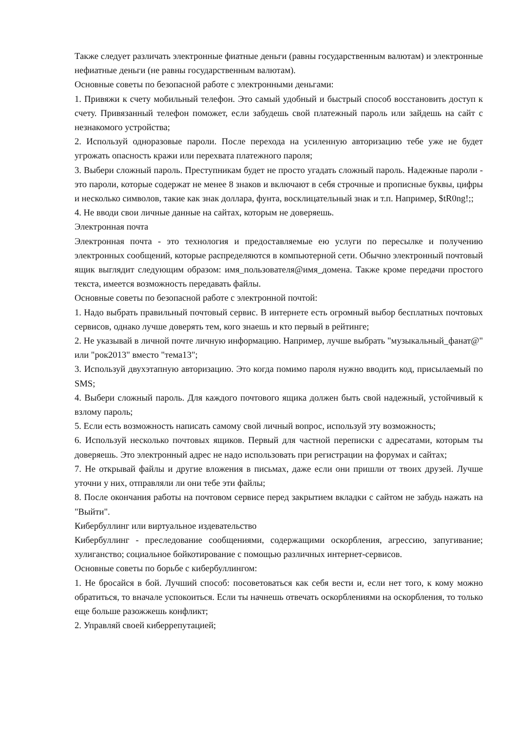Также следует различать электронные фиатные деньги (равны государственным валютам) и электронные нефиатные деньги (не равны государственным валютам).
Основные советы по безопасной работе с электронными деньгами:
1. Привяжи к счету мобильный телефон. Это самый удобный и быстрый способ восстановить доступ к счету. Привязанный телефон поможет, если забудешь свой платежный пароль или зайдешь на сайт с незнакомого устройства;
2. Используй одноразовые пароли. После перехода на усиленную авторизацию тебе уже не будет угрожать опасность кражи или перехвата платежного пароля;
3. Выбери сложный пароль. Преступникам будет не просто угадать сложный пароль. Надежные пароли - это пароли, которые содержат не менее 8 знаков и включают в себя строчные и прописные буквы, цифры и несколько символов, такие как знак доллара, фунта, восклицательный знак и т.п. Например, $tR0ng!;;
4. Не вводи свои личные данные на сайтах, которым не доверяешь.
Электронная почта
Электронная почта - это технология и предоставляемые ею услуги по пересылке и получению электронных сообщений, которые распределяются в компьютерной сети. Обычно электронный почтовый ящик выглядит следующим образом: имя_пользователя@имя_домена. Также кроме передачи простого текста, имеется возможность передавать файлы.
Основные советы по безопасной работе с электронной почтой:
1. Надо выбрать правильный почтовый сервис. В интернете есть огромный выбор бесплатных почтовых сервисов, однако лучше доверять тем, кого знаешь и кто первый в рейтинге;
2. Не указывай в личной почте личную информацию. Например, лучше выбрать "музыкальный_фанат@" или "рок2013" вместо "тема13";
3. Используй двухэтапную авторизацию. Это когда помимо пароля нужно вводить код, присылаемый по SMS;
4. Выбери сложный пароль. Для каждого почтового ящика должен быть свой надежный, устойчивый к взлому пароль;
5. Если есть возможность написать самому свой личный вопрос, используй эту возможность;
6. Используй несколько почтовых ящиков. Первый для частной переписки с адресатами, которым ты доверяешь. Это электронный адрес не надо использовать при регистрации на форумах и сайтах;
7. Не открывай файлы и другие вложения в письмах, даже если они пришли от твоих друзей. Лучше уточни у них, отправляли ли они тебе эти файлы;
8. После окончания работы на почтовом сервисе перед закрытием вкладки с сайтом не забудь нажать на "Выйти".
Кибербуллинг или виртуальное издевательство
Кибербуллинг - преследование сообщениями, содержащими оскорбления, агрессию, запугивание; хулиганство; социальное бойкотирование с помощью различных интернет-сервисов.
Основные советы по борьбе с кибербуллингом:
1. Не бросайся в бой. Лучший способ: посоветоваться как себя вести и, если нет того, к кому можно обратиться, то вначале успокоиться. Если ты начнешь отвечать оскорблениями на оскорбления, то только еще больше разожжешь конфликт;
2. Управляй своей киберрепутацией;